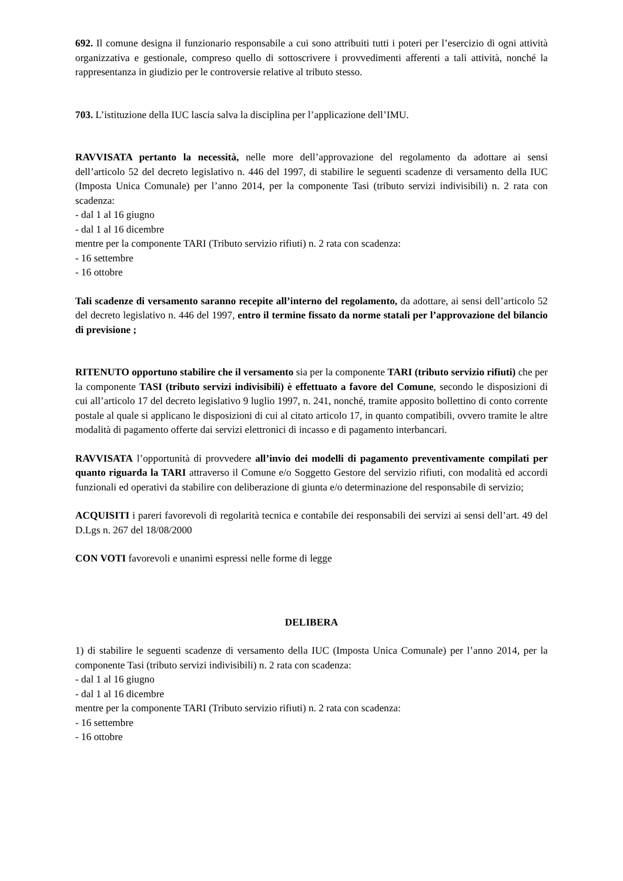692. Il comune designa il funzionario responsabile a cui sono attribuiti tutti i poteri per l’esercizio di ogni attività organizzativa e gestionale, compreso quello di sottoscrivere i provvedimenti afferenti a tali attività, nonché la rappresentanza in giudizio per le controversie relative al tributo stesso.
703. L’istituzione della IUC lascia salva la disciplina per l’applicazione dell’IMU.
RAVVISATA pertanto la necessità, nelle more dell’approvazione del regolamento da adottare ai sensi dell’articolo 52 del decreto legislativo n. 446 del 1997, di stabilire le seguenti scadenze di versamento della IUC (Imposta Unica Comunale) per l’anno 2014, per la componente Tasi (tributo servizi indivisibili) n. 2 rata con scadenza:
- dal 1 al 16 giugno
- dal 1 al 16 dicembre
mentre per la componente TARI (Tributo servizio rifiuti) n. 2 rata con scadenza:
- 16 settembre
- 16 ottobre
Tali scadenze di versamento saranno recepite all’interno del regolamento, da adottare, ai sensi dell’articolo 52 del decreto legislativo n. 446 del 1997, entro il termine fissato da norme statali per l’approvazione del bilancio di previsione ;
RITENUTO opportuno stabilire che il versamento sia per la componente TARI (tributo servizio rifiuti) che per la componente TASI (tributo servizi indivisibili) è effettuato a favore del Comune, secondo le disposizioni di cui all’articolo 17 del decreto legislativo 9 luglio 1997, n. 241, nonché, tramite apposito bollettino di conto corrente postale al quale si applicano le disposizioni di cui al citato articolo 17, in quanto compatibili, ovvero tramite le altre modalità di pagamento offerte dai servizi elettronici di incasso e di pagamento interbancari.
RAVVISATA l’opportunità di provvedere all’invio dei modelli di pagamento preventivamente compilati per quanto riguarda la TARI attraverso il Comune e/o Soggetto Gestore del servizio rifiuti, con modalità ed accordi funzionali ed operativi da stabilire con deliberazione di giunta e/o determinazione del responsabile di servizio;
ACQUISITI i pareri favorevoli di regolarità tecnica e contabile dei responsabili dei servizi ai sensi dell’art. 49 del D.Lgs n. 267 del 18/08/2000
CON VOTI favorevoli e unanimi espressi nelle forme di legge
DELIBERA
1) di stabilire le seguenti scadenze di versamento della IUC (Imposta Unica Comunale) per l’anno 2014, per la componente Tasi (tributo servizi indivisibili) n. 2 rata con scadenza:
- dal 1 al 16 giugno
- dal 1 al 16 dicembre
mentre per la componente TARI (Tributo servizio rifiuti) n. 2 rata con scadenza:
- 16 settembre
- 16 ottobre